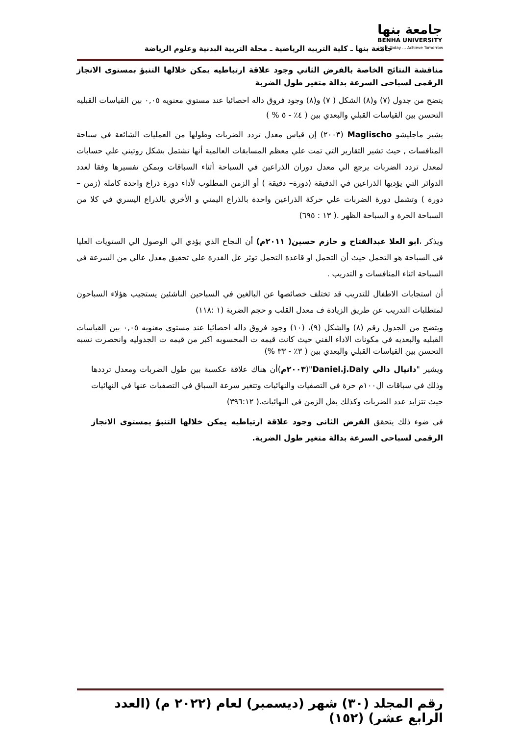جامعة بنها
BENHA UNIVERSITY
Learn Today ... Achieve Tomorrow
جامعة بنها ـ كلية التربية الرياضية ـ مجلة التربية البدنية وعلوم الرياضة
مناقشة النتائج الخاصة بالفرض الثاني وجود علاقة ارتباطيه يمكن خلالها التنبؤ بمستوى الانجاز الرقمى لسباحى السرعة بدالة متغير طول الضربة
يتضح من جدول (٧) و(٨) الشكل ( ٧) و(٨) وجود فروق داله احصائيا عند مستوي معنويه ٠,٠٥ بين القياسات القبليه التحسن بين القياسات القبلي والبعدي بين ( ٤٪ - ٥ % )
يشير ماجليشو Maglischo (٢٠٠٣) إن قياس معدل تردد الضربات وطولها من العمليات الشائعة في سباحة المنافسات , حيث تشير التقارير التي تمت علي معظم المسابقات العالمية أنها تشتمل بشكل روتيني علي حسابات لمعدل تردد الضربات يرجع الي معدل دوران الذراعين في السباحة أثناء السباقات ويمكن تفسيرها وفقا لعدد الدوائر التي يؤديها الذراعين في الدقيقة (دورة– دقيقة ) أو الزمن المطلوب لأداء دورة ذراع واحدة كاملة (زمن – دورة ) وتشمل دورة الضربات علي حركة الذراعين واحدة بالذراع اليمني و الأخري بالذراع اليسري في كلا من السباحة الحرة و السباحة الظهر .( ١٣ : ٦٩٥)
ويذكر ،ابو العلا عبدالفتاح و حازم حسين( ٢٠١١م) أن النجاح الذي يؤدي الي الوصول الي الستويات العليا في السباحة هو التحمل حيث أن التحمل او قاعدة التحمل توثر عل القدرة علي تحقيق معدل عالي من السرعة في السباحة اثناء المنافسات و التدريب .
أن استجابات الاطفال للتدريب قد تختلف خصائصها عن البالغين في السباحين الناشئين يستجيب هؤلاء السباحون لمتطلبات التدريب عن طريق الزيادة ف معدل القلب و حجم الضربة (١ :١١٨)
ويتضح من الجدول رقم (٨) والشكل (٩)، (١٠) وجود فروق داله احصائيا عند مستوي معنويه ٠,٠٥ بين القياسات القبليه والبعديه في مكونات الاداء الفني حيث كانت قيمه ت المحسوبه اكبر من قيمه ت الجدوليه وانحصرت نسبه التحسن بين القياسات القبلي والبعدي بين ( ٣٪ - ٣٣ %)
ويشير "دانيال دالي Daniel.j.Daly"(٢٠٠٣م)أن هناك علاقة عكسية بين طول الضربات ومعدل ترددها وذلك في سباقات ال١٠٠م حرة في التصفيات والنهائيات وتتغير سرعة السباق في التصفيات عنها في النهائيات حيث تتزايد عدد الضربات وكذلك يقل الزمن في النهائيات.( ٣٩٦:١٢)
في ضوء ذلك يتحقق الفرض الثاني وجود علاقة ارتباطيه يمكن خلالها التنبؤ بمستوى الانجاز الرقمى لسباحى السرعة بدالة متغير طول الضربة.
رقم المجلد (٣٠) شهر (ديسمبر) لعام (٢٠٢٢ م) (العدد الرابع عشر) (١٥٢)